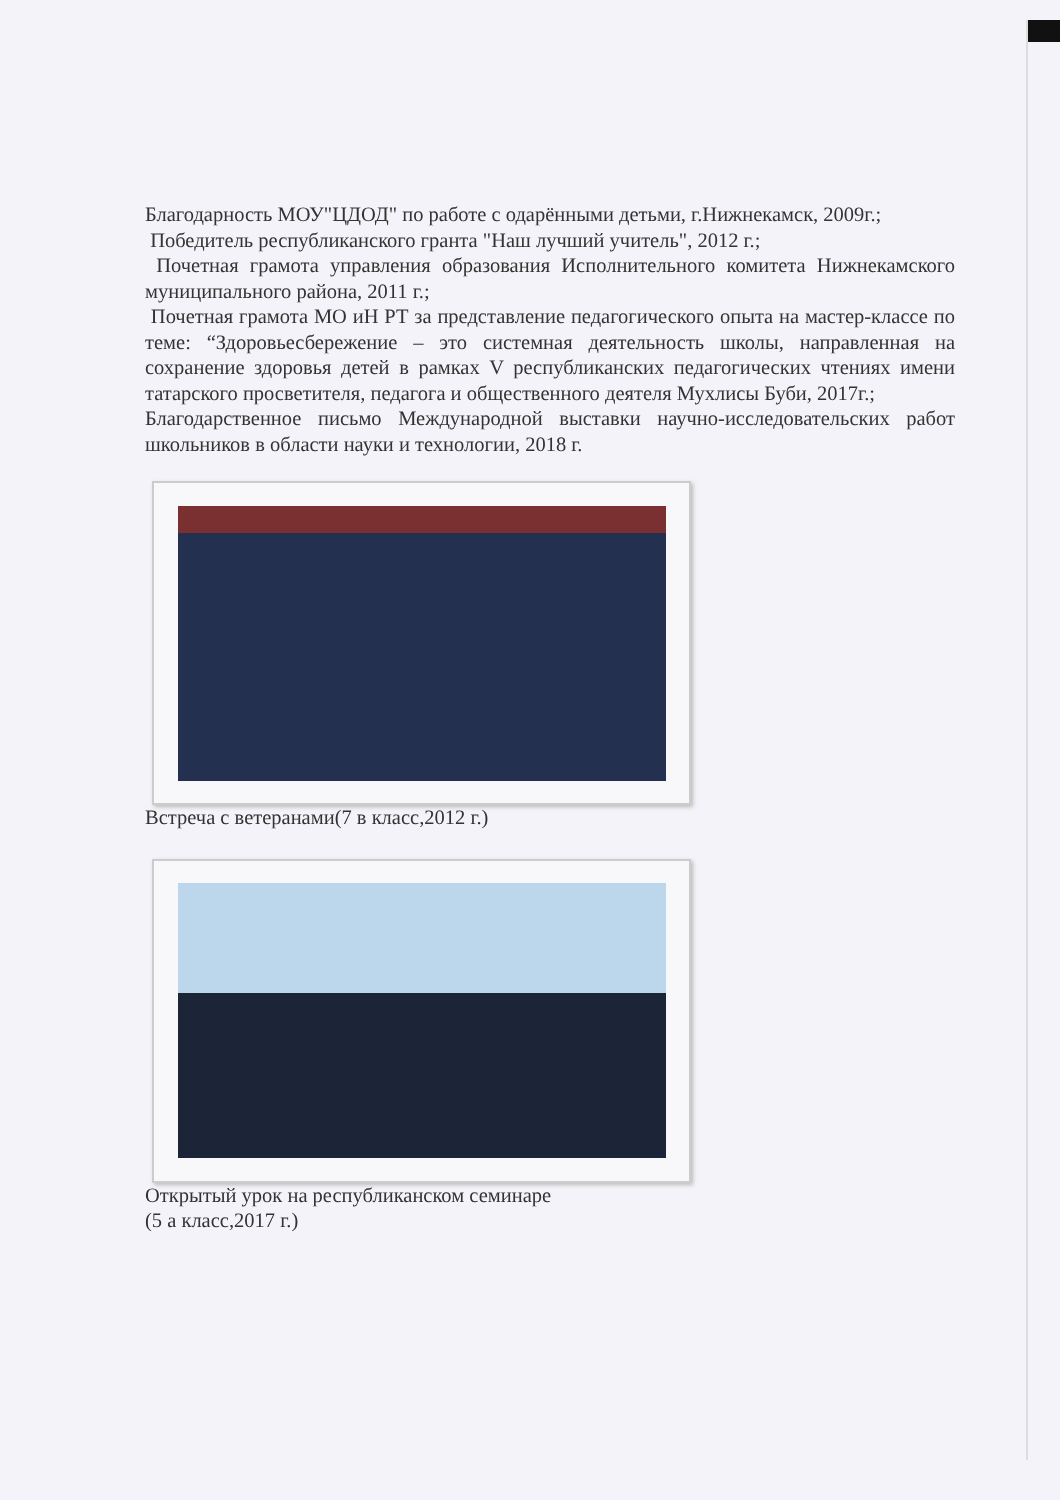Благодарность МОУ"ЦДОД" по работе с одарёнными детьми, г.Нижнекамск, 2009г.;
Победитель республиканского гранта "Наш лучший учитель", 2012 г.;
Почетная грамота управления образования Исполнительного комитета Нижнекамского муниципального района, 2011 г.;
Почетная грамота МО иН РТ за представление педагогического опыта на мастер-классе по теме: “Здоровьесбережение – это системная деятельность школы, направленная на сохранение здоровья детей в рамках V республиканских педагогических чтениях имени татарского просветителя, педагога и общественного деятеля Мухлисы Буби, 2017г.;
Благодарственное письмо Международной выставки научно-исследовательских работ школьников в области науки и технологии, 2018 г.
Встреча с ветеранами(7 в класс,2012 г.)
Открытый урок на республиканском семинаре
(5 а класс,2017 г.)